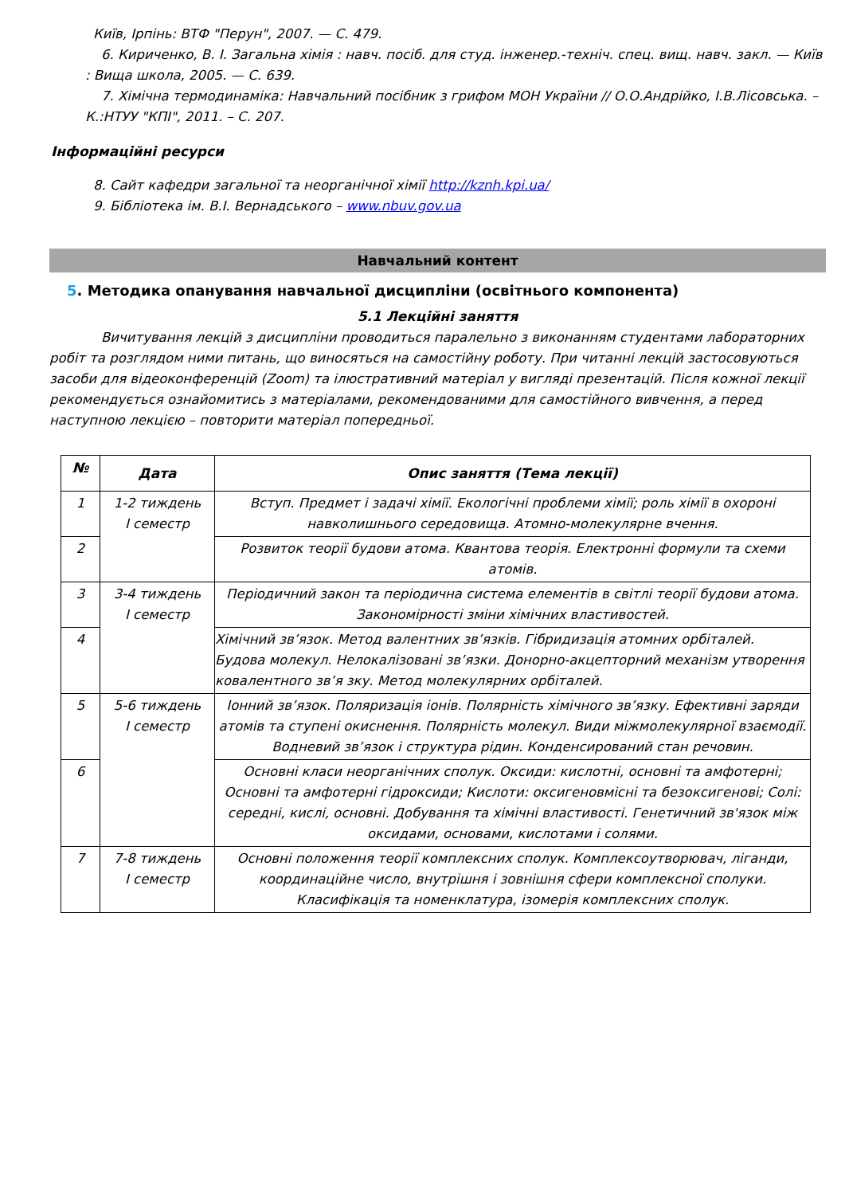Київ, Ірпінь: ВТФ "Перун", 2007. — С. 479.
6. Кириченко, В. І. Загальна хімія : навч. посіб. для студ. інженер.-техніч. спец. вищ. навч. закл. — Київ : Вища школа, 2005. — С. 639.
7. Хімічна термодинаміка: Навчальний посібник з грифом МОН України // О.О.Андрійко, І.В.Лісовська. – К.:НТУУ "КПІ", 2011. – С. 207.
Інформаційні ресурси
8. Сайт кафедри загальної та неорганічної хімії http://kznh.kpi.ua/
9. Бібліотека ім. В.І. Вернадського – www.nbuv.gov.ua
Навчальний контент
5. Методика опанування навчальної дисципліни (освітнього компонента)
5.1 Лекційні заняття
Вичитування лекцій з дисципліни проводиться паралельно з виконанням студентами лабораторних робіт та розглядом ними питань, що виносяться на самостійну роботу. При читанні лекцій застосовуються засоби для відеоконференцій (Zoom) та ілюстративний матеріал у вигляді презентацій. Після кожної лекції рекомендується ознайомитись з матеріалами, рекомендованими для самостійного вивчення, а перед наступною лекцією – повторити матеріал попередньої.
| № | Дата | Опис заняття (Тема лекції) |
| --- | --- | --- |
| 1 | 1-2 тиждень І семестр | Вступ. Предмет і задачі хімії. Екологічні проблеми хімії; роль хімії в охороні навколишнього середовища. Атомно-молекулярне вчення. |
| 2 | | Розвиток теорії будови атома. Квантова теорія. Електронні формули та схеми атомів. |
| 3 | 3-4 тиждень І семестр | Періодичний закон та періодична система елементів в світлі теорії будови атома. Закономірності зміни хімічних властивостей. |
| 4 | | Хімічний зв’язок. Метод валентних зв’язків. Гібридизація атомних орбіталей. Будова молекул. Нелокалізовані зв’язки. Донорно-акцепторний механізм утворення ковалентного зв’я зку. Метод молекулярних орбіталей. |
| 5 | 5-6 тиждень І семестр | Іонний зв’язок. Поляризація іонів. Полярність хімічного зв’язку. Ефективні заряди атомів та ступені окиснення. Полярність молекул. Види міжмолекулярної взаємодії. Водневий зв’язок і структура рідин. Конденсирований стан речовин. |
| 6 | | Основні класи неорганічних сполук. Оксиди: кислотні, основні та амфотерні; Основні та амфотерні гідроксиди; Кислоти: оксигеновмісні та безоксигенові; Солі: середні, кислі, основні. Добування та хімічні властивості. Генетичний зв'язок між оксидами, основами, кислотами і солями. |
| 7 | 7-8 тиждень І семестр | Основні положення теорії комплексних сполук. Комплексоутворювач, ліганди, координаційне число, внутрішня і зовнішня сфери комплексної сполуки. Класифікація та номенклатура, ізомерія комплексних сполук. |